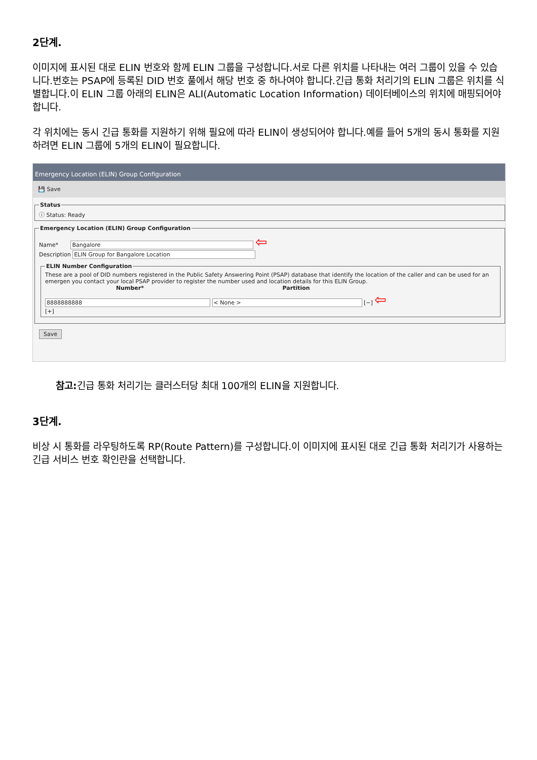2단계.
이미지에 표시된 대로 ELIN 번호와 함께 ELIN 그룹을 구성합니다.서로 다른 위치를 나타내는 여러 그룹이 있을 수 있습니다.번호는 PSAP에 등록된 DID 번호 풀에서 해당 번호 중 하나여야 합니다.긴급 통화 처리기의 ELIN 그룹은 위치를 식별합니다.이 ELIN 그룹 아래의 ELIN은 ALI(Automatic Location Information) 데이터베이스의 위치에 매핑되어야 합니다.
각 위치에는 동시 긴급 통화를 지원하기 위해 필요에 따라 ELIN이 생성되어야 합니다.예를 들어 5개의 동시 통화를 지원하려면 ELIN 그룹에 5개의 ELIN이 필요합니다.
Emergency Location (ELIN) Group Configuration
💾 Save
Statusⓘ Status: Ready Emergency Location (ELIN) Group Configuration
Name* Bangalore ⇦
Description ELIN Group for Bangalore Location
ELIN Number Configuration
These are a pool of DID numbers registered in the Public Safety Answering Point (PSAP) database that identify the location of the caller and can be used for an emergen you contact your local PSAP provider to register the number used and location details for this ELIN Group.
Number* Partition
8888888888 < None > [−] ⇦
[+]
Save
참고: 긴급 통화 처리기는 클러스터당 최대 100개의 ELIN을 지원합니다.
3단계.
비상 시 통화를 라우팅하도록 RP(Route Pattern)를 구성합니다.이 이미지에 표시된 대로 긴급 통화 처리기가 사용하는 긴급 서비스 번호 확인란을 선택합니다.